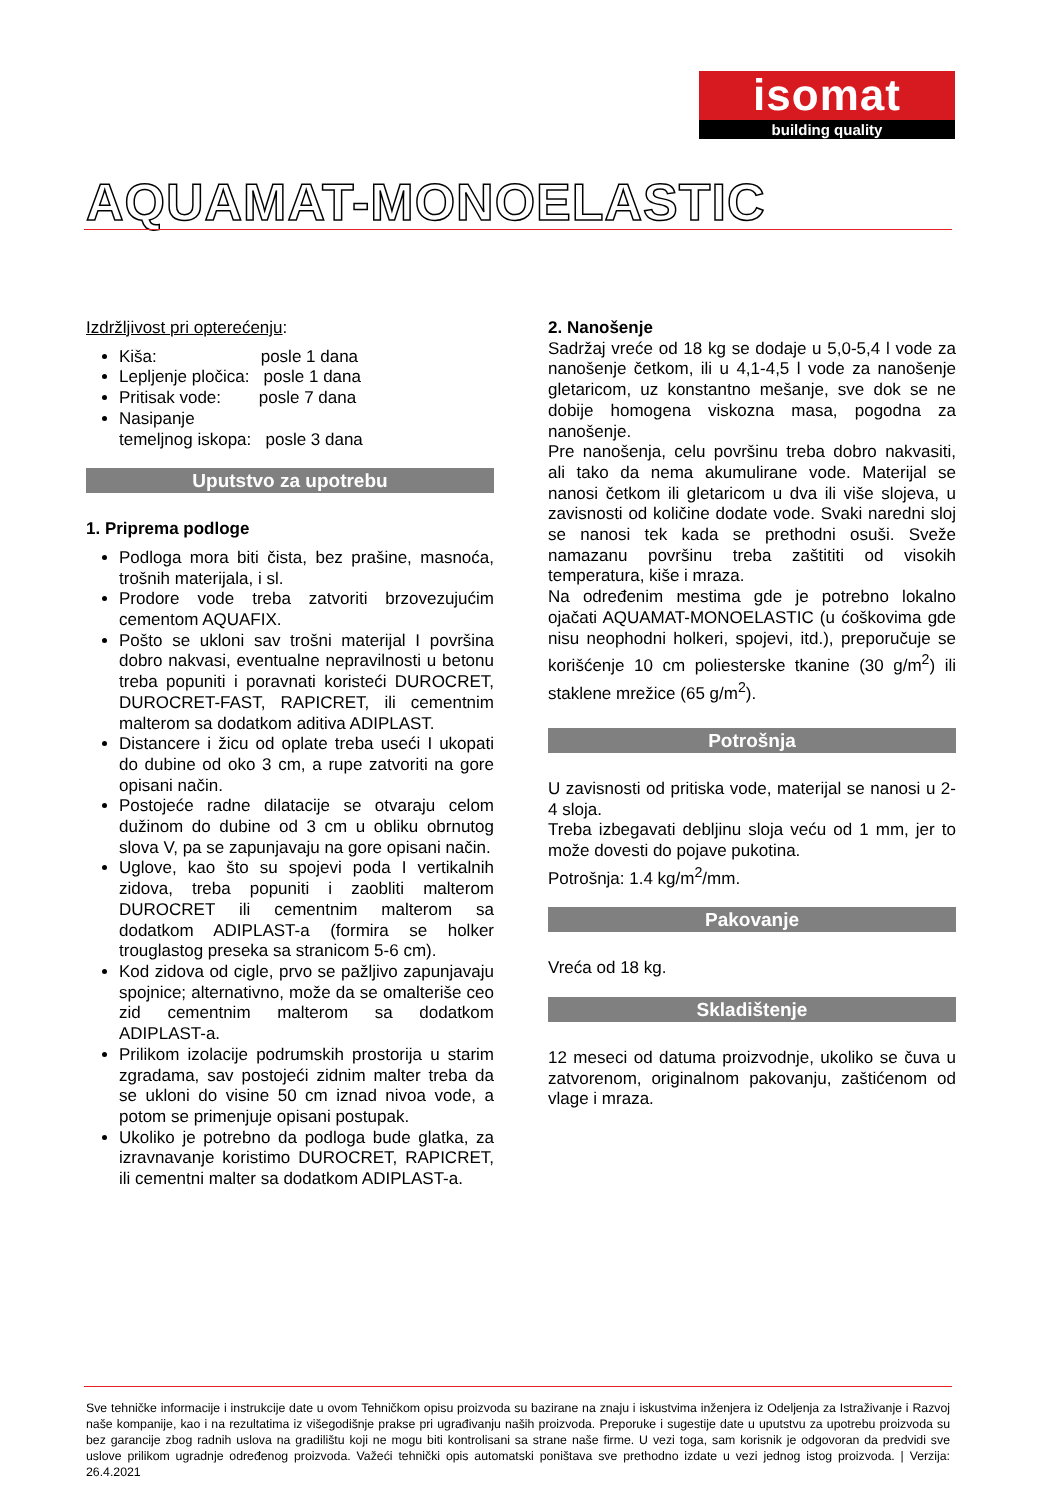isomat
building quality
AQUAMAT-MONOELASTIC
Izdržljivost pri opterećenju:
Kiša: posle 1 dana
Lepljenje pločica: posle 1 dana
Pritisak vode: posle 7 dana
Nasipanje
temeljnog iskopa: posle 3 dana
Uputstvo za upotrebu
1. Priprema podloge
Podloga mora biti čista, bez prašine, masnoća, trošnih materijala, i sl.
Prodore vode treba zatvoriti brzovezujućim cementom AQUAFIX.
Pošto se ukloni sav trošni materijal I površina dobro nakvasi, eventualne nepravilnosti u betonu treba popuniti i poravnati koristeći DUROCRET, DUROCRET-FAST, RAPICRET, ili cementnim malterom sa dodatkom aditiva ADIPLAST.
Distancere i žicu od oplate treba useći I ukopati do dubine od oko 3 cm, a rupe zatvoriti na gore opisani način.
Postojeće radne dilatacije se otvaraju celom dužinom do dubine od 3 cm u obliku obrnutog slova V, pa se zapunjavaju na gore opisani način.
Uglove, kao što su spojevi poda I vertikalnih zidova, treba popuniti i zaobliti malterom DUROCRET ili cementnim malterom sa dodatkom ADIPLAST-a (formira se holker trouglastog preseka sa stranicom 5-6 cm).
Kod zidova od cigle, prvo se pažljivo zapunjavaju spojnice; alternativno, može da se omalteriše ceo zid cementnim malterom sa dodatkom ADIPLAST-a.
Prilikom izolacije podrumskih prostorija u starim zgradama, sav postojeći zidnim malter treba da se ukloni do visine 50 cm iznad nivoa vode, a potom se primenjuje opisani postupak.
Ukoliko je potrebno da podloga bude glatka, za izravnavanje koristimo DUROCRET, RAPICRET, ili cementni malter sa dodatkom ADIPLAST-a.
2. Nanošenje
Sadržaj vreće od 18 kg se dodaje u 5,0-5,4 l vode za nanošenje četkom, ili u 4,1-4,5 l vode za nanošenje gletaricom, uz konstantno mešanje, sve dok se ne dobije homogena viskozna masa, pogodna za nanošenje.
Pre nanošenja, celu površinu treba dobro nakvasiti, ali tako da nema akumulirane vode. Materijal se nanosi četkom ili gletaricom u dva ili više slojeva, u zavisnosti od količine dodate vode. Svaki naredni sloj se nanosi tek kada se prethodni osuši. Sveže namazanu površinu treba zaštititi od visokih temperatura, kiše i mraza.
Na određenim mestima gde je potrebno lokalno ojačati AQUAMAT-MONOELASTIC (u ćoškovima gde nisu neophodni holkeri, spojevi, itd.), preporučuje se korišćenje 10 cm poliesterske tkanine (30 g/m<sup>2</sup>) ili staklene mrežice (65 g/m<sup>2</sup>).
Potrošnja
U zavisnosti od pritiska vode, materijal se nanosi u 2-4 sloja.
Treba izbegavati debljinu sloja veću od 1 mm, jer to može dovesti do pojave pukotina.
Potrošnja: 1.4 kg/m<sup>2</sup>/mm.
Pakovanje
Vreća od 18 kg.
Skladištenje
12 meseci od datuma proizvodnje, ukoliko se čuva u zatvorenom, originalnom pakovanju, zaštićenom od vlage i mraza.
Sve tehničke informacije i instrukcije date u ovom Tehničkom opisu proizvoda su bazirane na znaju i iskustvima inženjera iz Odeljenja za Istraživanje i Razvoj naše kompanije, kao i na rezultatima iz višegodišnje prakse pri ugrađivanju naših proizvoda. Preporuke i sugestije date u uputstvu za upotrebu proizvoda su bez garancije zbog radnih uslova na gradilištu koji ne mogu biti kontrolisani sa strane naše firme. U vezi toga, sam korisnik je odgovoran da predvidi sve uslove prilikom ugradnje određenog proizvoda. Važeći tehnički opis automatski poništava sve prethodno izdate u vezi jednog istog proizvoda. | Verzija: 26.4.2021